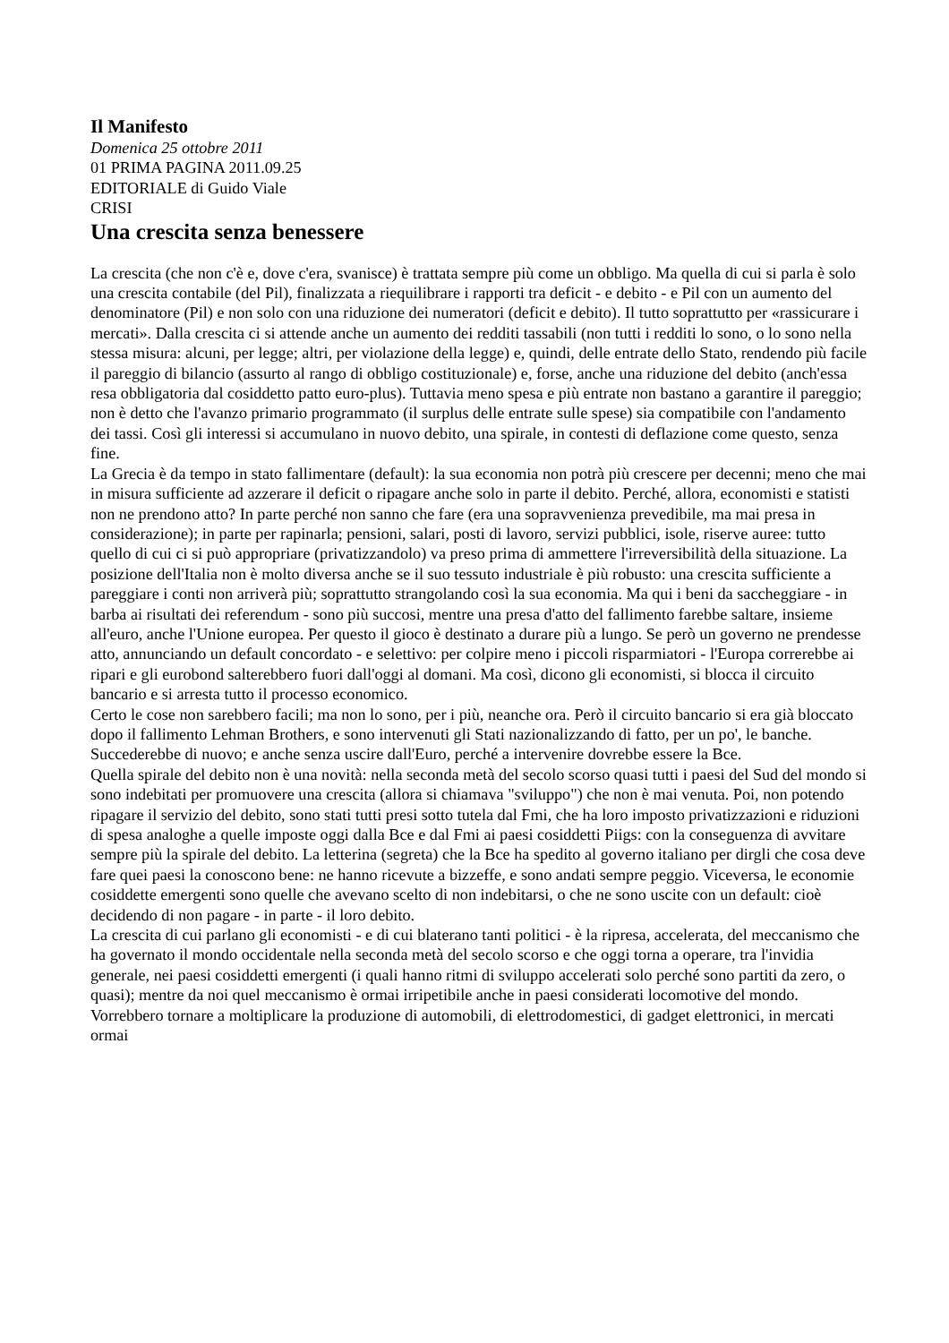Il Manifesto
Domenica 25 ottobre 2011
01 PRIMA PAGINA 2011.09.25
EDITORIALE di Guido Viale
CRISI
Una crescita senza benessere
La crescita (che non c'è e, dove c'era, svanisce) è trattata sempre più come un obbligo. Ma quella di cui si parla è solo una crescita contabile (del Pil), finalizzata a riequilibrare i rapporti tra deficit - e debito - e Pil con un aumento del denominatore (Pil) e non solo con una riduzione dei numeratori (deficit e debito). Il tutto soprattutto per «rassicurare i mercati». Dalla crescita ci si attende anche un aumento dei redditi tassabili (non tutti i redditi lo sono, o lo sono nella stessa misura: alcuni, per legge; altri, per violazione della legge) e, quindi, delle entrate dello Stato, rendendo più facile il pareggio di bilancio (assurto al rango di obbligo costituzionale) e, forse, anche una riduzione del debito (anch'essa resa obbligatoria dal cosiddetto patto euro-plus). Tuttavia meno spesa e più entrate non bastano a garantire il pareggio; non è detto che l'avanzo primario programmato (il surplus delle entrate sulle spese) sia compatibile con l'andamento dei tassi. Così gli interessi si accumulano in nuovo debito, una spirale, in contesti di deflazione come questo, senza fine.
La Grecia è da tempo in stato fallimentare (default): la sua economia non potrà più crescere per decenni; meno che mai in misura sufficiente ad azzerare il deficit o ripagare anche solo in parte il debito. Perché, allora, economisti e statisti non ne prendono atto? In parte perché non sanno che fare (era una sopravvenienza prevedibile, ma mai presa in considerazione); in parte per rapinarla; pensioni, salari, posti di lavoro, servizi pubblici, isole, riserve auree: tutto quello di cui ci si può appropriare (privatizzandolo) va preso prima di ammettere l'irreversibilità della situazione. La posizione dell'Italia non è molto diversa anche se il suo tessuto industriale è più robusto: una crescita sufficiente a pareggiare i conti non arriverà più; soprattutto strangolando così la sua economia. Ma qui i beni da saccheggiare - in barba ai risultati dei referendum - sono più succosi, mentre una presa d'atto del fallimento farebbe saltare, insieme all'euro, anche l'Unione europea. Per questo il gioco è destinato a durare più a lungo. Se però un governo ne prendesse atto, annunciando un default concordato - e selettivo: per colpire meno i piccoli risparmiatori - l'Europa correrebbe ai ripari e gli eurobond salterebbero fuori dall'oggi al domani. Ma così, dicono gli economisti, si blocca il circuito bancario e si arresta tutto il processo economico.
Certo le cose non sarebbero facili; ma non lo sono, per i più, neanche ora. Però il circuito bancario si era già bloccato dopo il fallimento Lehman Brothers, e sono intervenuti gli Stati nazionalizzando di fatto, per un po', le banche. Succederebbe di nuovo; e anche senza uscire dall'Euro, perché a intervenire dovrebbe essere la Bce.
Quella spirale del debito non è una novità: nella seconda metà del secolo scorso quasi tutti i paesi del Sud del mondo si sono indebitati per promuovere una crescita (allora si chiamava "sviluppo") che non è mai venuta. Poi, non potendo ripagare il servizio del debito, sono stati tutti presi sotto tutela dal Fmi, che ha loro imposto privatizzazioni e riduzioni di spesa analoghe a quelle imposte oggi dalla Bce e dal Fmi ai paesi cosiddetti Piigs: con la conseguenza di avvitare sempre più la spirale del debito. La letterina (segreta) che la Bce ha spedito al governo italiano per dirgli che cosa deve fare quei paesi la conoscono bene: ne hanno ricevute a bizzeffe, e sono andati sempre peggio. Viceversa, le economie cosiddette emergenti sono quelle che avevano scelto di non indebitarsi, o che ne sono uscite con un default: cioè decidendo di non pagare - in parte - il loro debito.
La crescita di cui parlano gli economisti - e di cui blaterano tanti politici - è la ripresa, accelerata, del meccanismo che ha governato il mondo occidentale nella seconda metà del secolo scorso e che oggi torna a operare, tra l'invidia generale, nei paesi cosiddetti emergenti (i quali hanno ritmi di sviluppo accelerati solo perché sono partiti da zero, o quasi); mentre da noi quel meccanismo è ormai irripetibile anche in paesi considerati locomotive del mondo. Vorrebbero tornare a moltiplicare la produzione di automobili, di elettrodomestici, di gadget elettronici, in mercati ormai